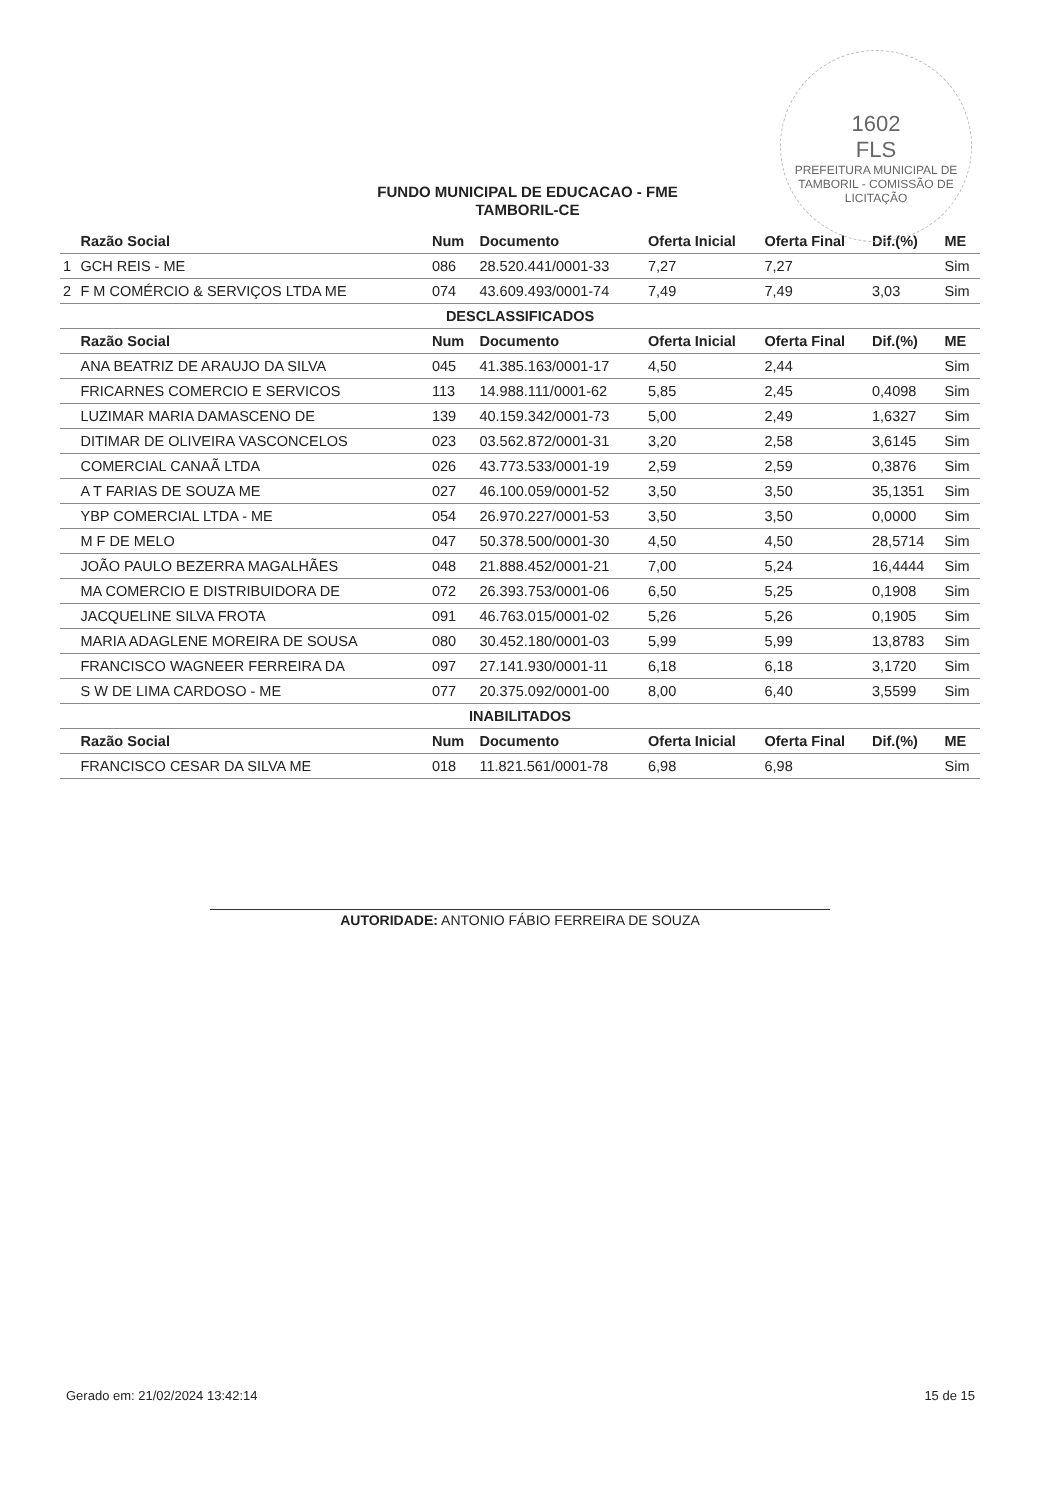1602
FLS
PREFEITURA MUNICIPAL DE TAMBORIL - COMISSÃO DE LICITAÇÃO
FUNDO MUNICIPAL DE EDUCACAO - FME
TAMBORIL-CE
| | Razão Social | Num | Documento | Oferta Inicial | Oferta Final | Dif.(%) | ME |
| --- | --- | --- | --- | --- | --- | --- | --- |
| 1 | GCH REIS - ME | 086 | 28.520.441/0001-33 | 7,27 | 7,27 | | Sim |
| 2 | F M COMÉRCIO & SERVIÇOS LTDA ME | 074 | 43.609.493/0001-74 | 7,49 | 7,49 | 3,03 | Sim |
| DESCLASSIFICADOS | | | | | | | |
| | Razão Social | Num | Documento | Oferta Inicial | Oferta Final | Dif.(%) | ME |
| | ANA BEATRIZ DE ARAUJO DA SILVA | 045 | 41.385.163/0001-17 | 4,50 | 2,44 | | Sim |
| | FRICARNES COMERCIO E SERVICOS | 113 | 14.988.111/0001-62 | 5,85 | 2,45 | 0,4098 | Sim |
| | LUZIMAR MARIA DAMASCENO DE | 139 | 40.159.342/0001-73 | 5,00 | 2,49 | 1,6327 | Sim |
| | DITIMAR DE OLIVEIRA VASCONCELOS | 023 | 03.562.872/0001-31 | 3,20 | 2,58 | 3,6145 | Sim |
| | COMERCIAL CANAÃ LTDA | 026 | 43.773.533/0001-19 | 2,59 | 2,59 | 0,3876 | Sim |
| | A T FARIAS DE SOUZA ME | 027 | 46.100.059/0001-52 | 3,50 | 3,50 | 35,1351 | Sim |
| | YBP COMERCIAL LTDA - ME | 054 | 26.970.227/0001-53 | 3,50 | 3,50 | 0,0000 | Sim |
| | M F DE MELO | 047 | 50.378.500/0001-30 | 4,50 | 4,50 | 28,5714 | Sim |
| | JOÃO PAULO BEZERRA MAGALHÃES | 048 | 21.888.452/0001-21 | 7,00 | 5,24 | 16,4444 | Sim |
| | MA COMERCIO E DISTRIBUIDORA DE | 072 | 26.393.753/0001-06 | 6,50 | 5,25 | 0,1908 | Sim |
| | JACQUELINE SILVA FROTA | 091 | 46.763.015/0001-02 | 5,26 | 5,26 | 0,1905 | Sim |
| | MARIA ADAGLENE MOREIRA DE SOUSA | 080 | 30.452.180/0001-03 | 5,99 | 5,99 | 13,8783 | Sim |
| | FRANCISCO WAGNEER FERREIRA DA | 097 | 27.141.930/0001-11 | 6,18 | 6,18 | 3,1720 | Sim |
| | S W DE LIMA CARDOSO - ME | 077 | 20.375.092/0001-00 | 8,00 | 6,40 | 3,5599 | Sim |
| INABILITADOS | | | | | | | |
| | Razão Social | Num | Documento | Oferta Inicial | Oferta Final | Dif.(%) | ME |
| | FRANCISCO CESAR DA SILVA ME | 018 | 11.821.561/0001-78 | 6,98 | 6,98 | | Sim |
AUTORIDADE: ANTONIO FÁBIO FERREIRA DE SOUZA
Gerado em: 21/02/2024 13:42:14 15 de 15